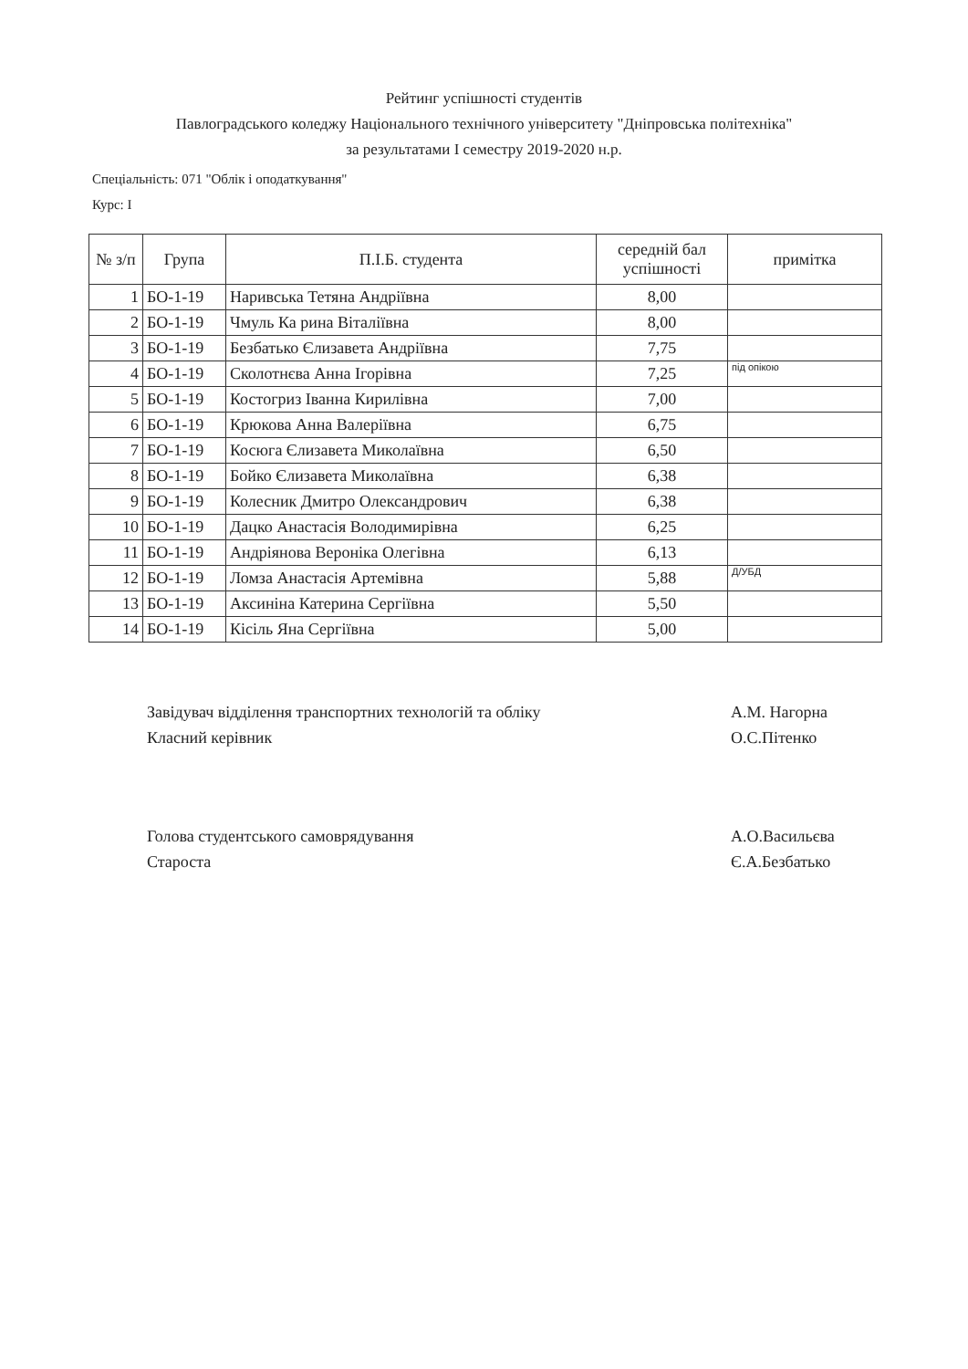Рейтинг успішності студентів
Павлоградського коледжу Національного технічного університету "Дніпровська політехніка"
за результатами І семестру 2019-2020 н.р.
Спеціальність: 071 "Облік і оподаткування"
Курс: І
| № з/п | Група | П.І.Б. студента | середній бал успішності | примітка |
| --- | --- | --- | --- | --- |
| 1 | БО-1-19 | Наривська Тетяна Андріївна | 8,00 | |
| 2 | БО-1-19 | Чмуль Ка рина Віталіївна | 8,00 | |
| 3 | БО-1-19 | Безбатько Єлизавета Андріївна | 7,75 | |
| 4 | БО-1-19 | Сколотнєва Анна Ігорівна | 7,25 | під опікою |
| 5 | БО-1-19 | Костогриз Іванна Кирилівна | 7,00 | |
| 6 | БО-1-19 | Крюкова Анна Валеріївна | 6,75 | |
| 7 | БО-1-19 | Косюга Єлизавета Миколаївна | 6,50 | |
| 8 | БО-1-19 | Бойко Єлизавета Миколаївна | 6,38 | |
| 9 | БО-1-19 | Колесник Дмитро Олександрович | 6,38 | |
| 10 | БО-1-19 | Дацко Анастасія Володимирівна | 6,25 | |
| 11 | БО-1-19 | Андріянова Вероніка Олегівна | 6,13 | |
| 12 | БО-1-19 | Ломза Анастасія Артемівна | 5,88 | Д/УБД |
| 13 | БО-1-19 | Аксиніна Катерина Сергіївна | 5,50 | |
| 14 | БО-1-19 | Кісіль Яна Сергіївна | 5,00 | |
Завідувач відділення транспортних технологій та обліку
Класний керівник
А.М. Нагорна
О.С.Пітенко
Голова студентського самоврядування
Староста
А.О.Васильєва
Є.А.Безбатько